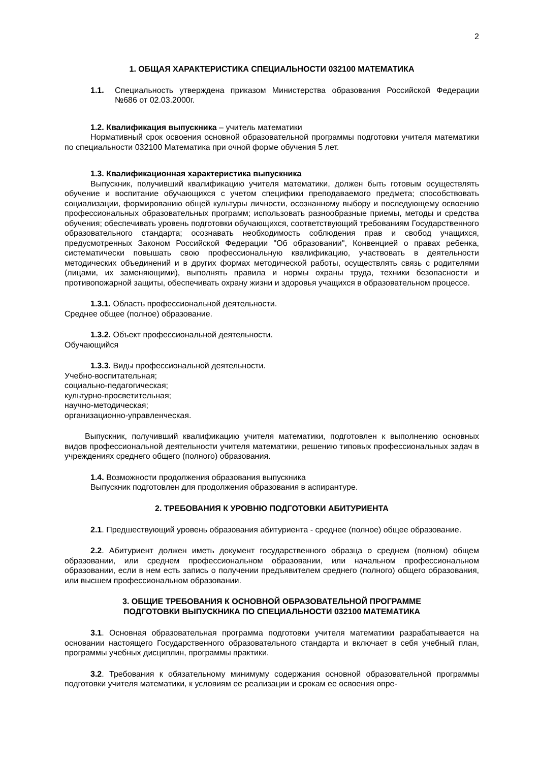2
1. ОБЩАЯ ХАРАКТЕРИСТИКА СПЕЦИАЛЬНОСТИ 032100 МАТЕМАТИКА
1.1. Специальность утверждена приказом Министерства образования Российской Федерации №686 от 02.03.2000г.
1.2. Квалификация выпускника – учитель математики
Нормативный срок освоения основной образовательной программы подготовки учителя математики по специальности 032100 Математика при очной форме обучения 5 лет.
1.3. Квалификационная характеристика выпускника
Выпускник, получивший квалификацию учителя математики, должен быть готовым осуществлять обучение и воспитание обучающихся с учетом специфики преподаваемого предмета; способствовать социализации, формированию общей культуры личности, осознанному выбору и последующему освоению профессиональных образовательных программ; использовать разнообразные приемы, методы и средства обучения; обеспечивать уровень подготовки обучающихся, соответствующий требованиям Государственного образовательного стандарта; осознавать необходимость соблюдения прав и свобод учащихся, предусмотренных Законом Российской Федерации "Об образовании", Конвенцией о правах ребенка, систематически повышать свою профессиональную квалификацию, участвовать в деятельности методических объединений и в других формах методической работы, осуществлять связь с родителями (лицами, их заменяющими), выполнять правила и нормы охраны труда, техники безопасности и противопожарной защиты, обеспечивать охрану жизни и здоровья учащихся в образовательном процессе.
1.3.1. Область профессиональной деятельности.
Среднее общее (полное) образование.
1.3.2. Объект профессиональной деятельности.
Обучающийся
1.3.3. Виды профессиональной деятельности.
Учебно-воспитательная;
социально-педагогическая;
культурно-просветительная;
научно-методическая;
организационно-управленческая.
Выпускник, получивший квалификацию учителя математики, подготовлен к выполнению основных видов профессиональной деятельности учителя математики, решению типовых профессиональных задач в учреждениях среднего общего (полного) образования.
1.4. Возможности продолжения образования выпускника
Выпускник подготовлен для продолжения образования в аспирантуре.
2. ТРЕБОВАНИЯ К УРОВНЮ ПОДГОТОВКИ АБИТУРИЕНТА
2.1. Предшествующий уровень образования абитуриента - среднее (полное) общее образование.
2.2. Абитуриент должен иметь документ государственного образца о среднем (полном) общем образовании, или среднем профессиональном образовании, или начальном профессиональном образовании, если в нем есть запись о получении предъявителем среднего (полного) общего образования, или высшем профессиональном образовании.
3. ОБЩИЕ ТРЕБОВАНИЯ К ОСНОВНОЙ ОБРАЗОВАТЕЛЬНОЙ ПРОГРАММЕ
ПОДГОТОВКИ ВЫПУСКНИКА ПО СПЕЦИАЛЬНОСТИ 032100 МАТЕМАТИКА
3.1. Основная образовательная программа подготовки учителя математики разрабатывается на основании настоящего Государственного образовательного стандарта и включает в себя учебный план, программы учебных дисциплин, программы практики.
3.2. Требования к обязательному минимуму содержания основной образовательной программы подготовки учителя математики, к условиям ее реализации и срокам ее освоения опре-